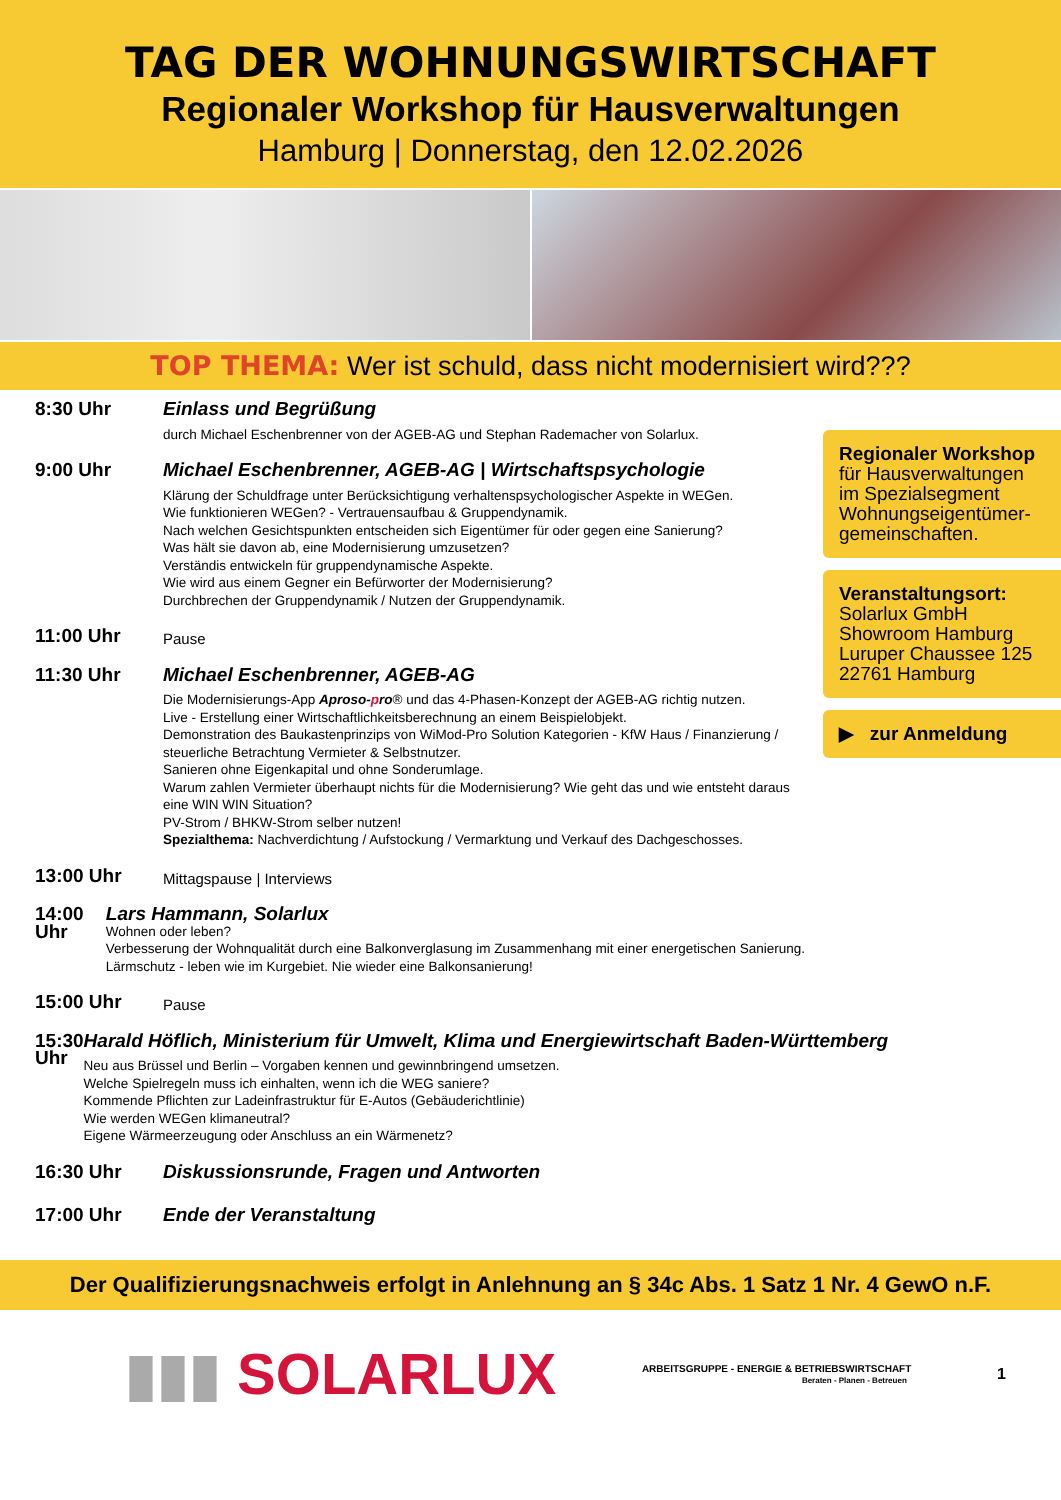TAG DER WOHNUNGSWIRTSCHAFT
Regionaler Workshop für Hausverwaltungen
Hamburg | Donnerstag, den 12.02.2026
TOP THEMA: Wer ist schuld, dass nicht modernisiert wird???
8:30 Uhr Einlass und Begrüßung
durch Michael Eschenbrenner von der AGEB-AG und Stephan Rademacher von Solarlux.
9:00 Uhr Michael Eschenbrenner, AGEB-AG | Wirtschaftspsychologie
Klärung der Schuldfrage unter Berücksichtigung verhaltenspsychologischer Aspekte in WEGen.
Wie funktionieren WEGen? - Vertrauensaufbau & Gruppendynamik.
Nach welchen Gesichtspunkten entscheiden sich Eigentümer für oder gegen eine Sanierung?
Was hält sie davon ab, eine Modernisierung umzusetzen?
Verständis entwickeln für gruppendynamische Aspekte.
Wie wird aus einem Gegner ein Befürworter der Modernisierung?
Durchbrechen der Gruppendynamik / Nutzen der Gruppendynamik.
11:00 Uhr
Pause
11:30 Uhr Michael Eschenbrenner, AGEB-AG
Die Modernisierungs-App Aproso-pro® und das 4-Phasen-Konzept der AGEB-AG richtig nutzen.
Live - Erstellung einer Wirtschaftlichkeitsberechnung an einem Beispielobjekt.
Demonstration des Baukastenprinzips von WiMod-Pro Solution Kategorien - KfW Haus / Finanzierung / steuerliche Betrachtung Vermieter & Selbstnutzer.
Sanieren ohne Eigenkapital und ohne Sonderumlage.
Warum zahlen Vermieter überhaupt nichts für die Modernisierung? Wie geht das und wie entsteht daraus eine WIN WIN Situation?
PV-Strom / BHKW-Strom selber nutzen!
Spezialthema: Nachverdichtung / Aufstockung / Vermarktung und Verkauf des Dachgeschosses.
13:00 Uhr
Mittagspause | Interviews
14:00 Uhr Lars Hammann, Solarlux
Wohnen oder leben?
Verbesserung der Wohnqualität durch eine Balkonverglasung im Zusammenhang mit einer energetischen Sanierung.
Lärmschutz - leben wie im Kurgebiet. Nie wieder eine Balkonsanierung!
15:00 Uhr
Pause
15:30 Uhr Harald Höflich, Ministerium für Umwelt, Klima und Energiewirtschaft Baden-Württemberg
Neu aus Brüssel und Berlin – Vorgaben kennen und gewinnbringend umsetzen.
Welche Spielregeln muss ich einhalten, wenn ich die WEG saniere?
Kommende Pflichten zur Ladeinfrastruktur für E-Autos (Gebäuderichtlinie)
Wie werden WEGen klimaneutral?
Eigene Wärmeerzeugung oder Anschluss an ein Wärmenetz?
16:30 Uhr Diskussionsrunde, Fragen und Antworten
17:00 Uhr Ende der Veranstaltung
Regionaler Workshop
für Hausverwaltungen im Spezialsegment Wohnungseigentümer-gemeinschaften.
Veranstaltungsort:
Solarlux GmbH
Showroom Hamburg
Luruper Chaussee 125
22761 Hamburg
▶ zur Anmeldung
Der Qualifizierungsnachweis erfolgt in Anlehnung an § 34c Abs. 1 Satz 1 Nr. 4 GewO n.F.
▮▮▮ SOLARLUX
ARBEITSGRUPPE - ENERGIE & BETRIEBSWIRTSCHAFT
Beraten - Planen - Betreuen
1